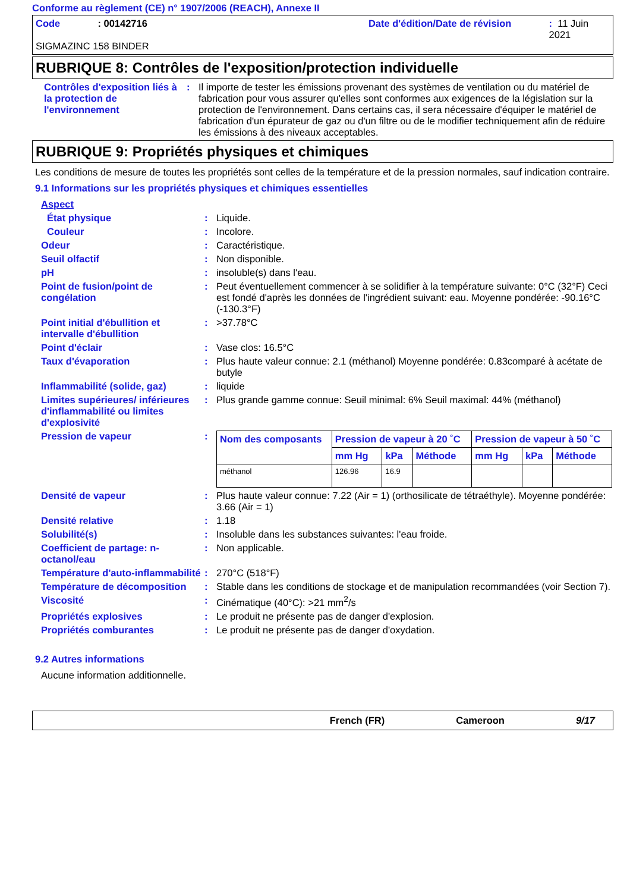Conforme au règlement (CE) n° 1907/2006 (REACH), Annexe II
Code: 00142716 Date d'édition/Date de révision: 11 Juin 2021
SIGMAZINC 158 BINDER
RUBRIQUE 8: Contrôles de l'exposition/protection individuelle
Contrôles d'exposition liés à la protection de l'environnement
: Il importe de tester les émissions provenant des systèmes de ventilation ou du matériel de fabrication pour vous assurer qu'elles sont conformes aux exigences de la législation sur la protection de l'environnement. Dans certains cas, il sera nécessaire d'équiper le matériel de fabrication d'un épurateur de gaz ou d'un filtre ou de le modifier techniquement afin de réduire les émissions à des niveaux acceptables.
RUBRIQUE 9: Propriétés physiques et chimiques
Les conditions de mesure de toutes les propriétés sont celles de la température et de la pression normales, sauf indication contraire.
9.1 Informations sur les propriétés physiques et chimiques essentielles
Aspect
État physique : Liquide.
Couleur : Incolore.
Odeur : Caractéristique.
Seuil olfactif : Non disponible.
pH : insoluble(s) dans l'eau.
Point de fusion/point de congélation
: Peut éventuellement commencer à se solidifier à la température suivante: 0°C (32°F) Ceci est fondé d'après les données de l'ingrédient suivant: eau. Moyenne pondérée: -90.16°C (-130.3°F)
Point initial d'ébullition et intervalle d'ébullition
: >37.78°C
Point d'éclair : Vase clos: 16.5°C
Taux d'évaporation : Plus haute valeur connue: 2.1 (méthanol) Moyenne pondérée: 0.83comparé à acétate de butyle
Inflammabilité (solide, gaz)
: liquide
Limites supérieures/ inférieures d'inflammabilité ou limites d'explosivité
: Plus grande gamme connue: Seuil minimal: 6% Seuil maximal: 44% (méthanol)
Pression de vapeur :
| Nom des composants | Pression de vapeur à 20 ˚C | | | Pression de vapeur à 50 ˚C | | |
| --- | --- | --- | --- | --- | --- | --- |
| | mm Hg | kPa | Méthode | mm Hg | kPa | Méthode |
| méthanol | 126.96 | 16.9 | | | | |
Densité de vapeur : Plus haute valeur connue: 7.22 (Air = 1) (orthosilicate de tétraéthyle). Moyenne pondérée: 3.66 (Air = 1)
Densité relative : 1.18
Solubilité(s) : Insoluble dans les substances suivantes: l'eau froide.
Coefficient de partage: n-octanol/eau
: Non applicable.
Température d'auto-inflammabilité
: 270°C (518°F)
Température de décomposition
: Stable dans les conditions de stockage et de manipulation recommandées (voir Section 7).
Viscosité : Cinématique (40°C): >21 mm<sup>2</sup>/s
Propriétés explosives : Le produit ne présente pas de danger d'explosion.
Propriétés comburantes : Le produit ne présente pas de danger d'oxydation.
9.2 Autres informations
Aucune information additionnelle.
French (FR) Cameroon 9/17